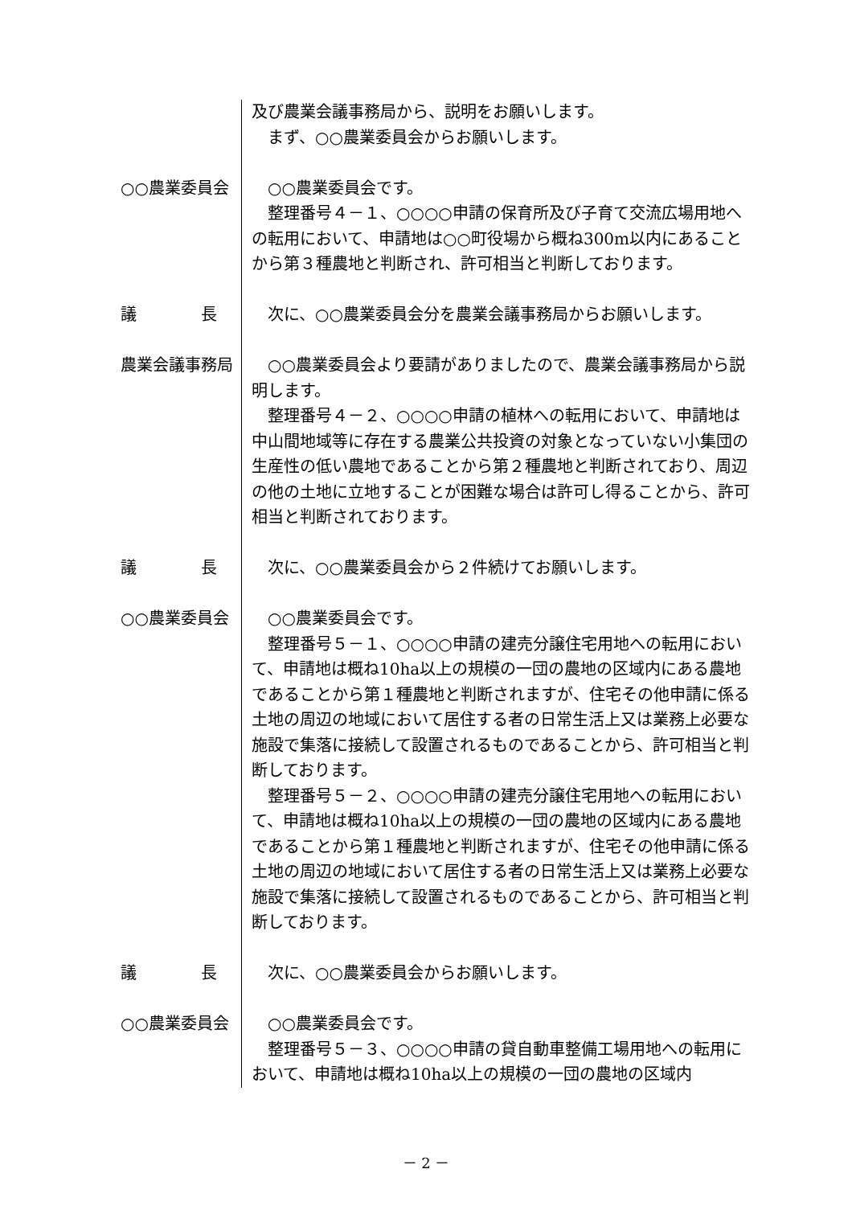及び農業会議事務局から、説明をお願いします。
まず、○○農業委員会からお願いします。
○○農業委員会 ○○農業委員会です。
整理番号４－１、○○○○申請の保育所及び子育て交流広場用地への転用において、申請地は○○町役場から概ね300m以内にあることから第３種農地と判断され、許可相当と判断しております。
議　　　　長 次に、○○農業委員会分を農業会議事務局からお願いします。
農業会議事務局 ○○農業委員会より要請がありましたので、農業会議事務局から説明します。
整理番号４－２、○○○○申請の植林への転用において、申請地は中山間地域等に存在する農業公共投資の対象となっていない小集団の生産性の低い農地であることから第２種農地と判断されており、周辺の他の土地に立地することが困難な場合は許可し得ることから、許可相当と判断されております。
議　　　　長 次に、○○農業委員会から２件続けてお願いします。
○○農業委員会 ○○農業委員会です。
整理番号５－１、○○○○申請の建売分譲住宅用地への転用において、申請地は概ね10ha以上の規模の一団の農地の区域内にある農地であることから第１種農地と判断されますが、住宅その他申請に係る土地の周辺の地域において居住する者の日常生活上又は業務上必要な施設で集落に接続して設置されるものであることから、許可相当と判断しております。
整理番号５－２、○○○○申請の建売分譲住宅用地への転用において、申請地は概ね10ha以上の規模の一団の農地の区域内にある農地であることから第１種農地と判断されますが、住宅その他申請に係る土地の周辺の地域において居住する者の日常生活上又は業務上必要な施設で集落に接続して設置されるものであることから、許可相当と判断しております。
議　　　　長 次に、○○農業委員会からお願いします。
○○農業委員会 ○○農業委員会です。
整理番号５－３、○○○○申請の貸自動車整備工場用地への転用において、申請地は概ね10ha以上の規模の一団の農地の区域内
－ 2 －